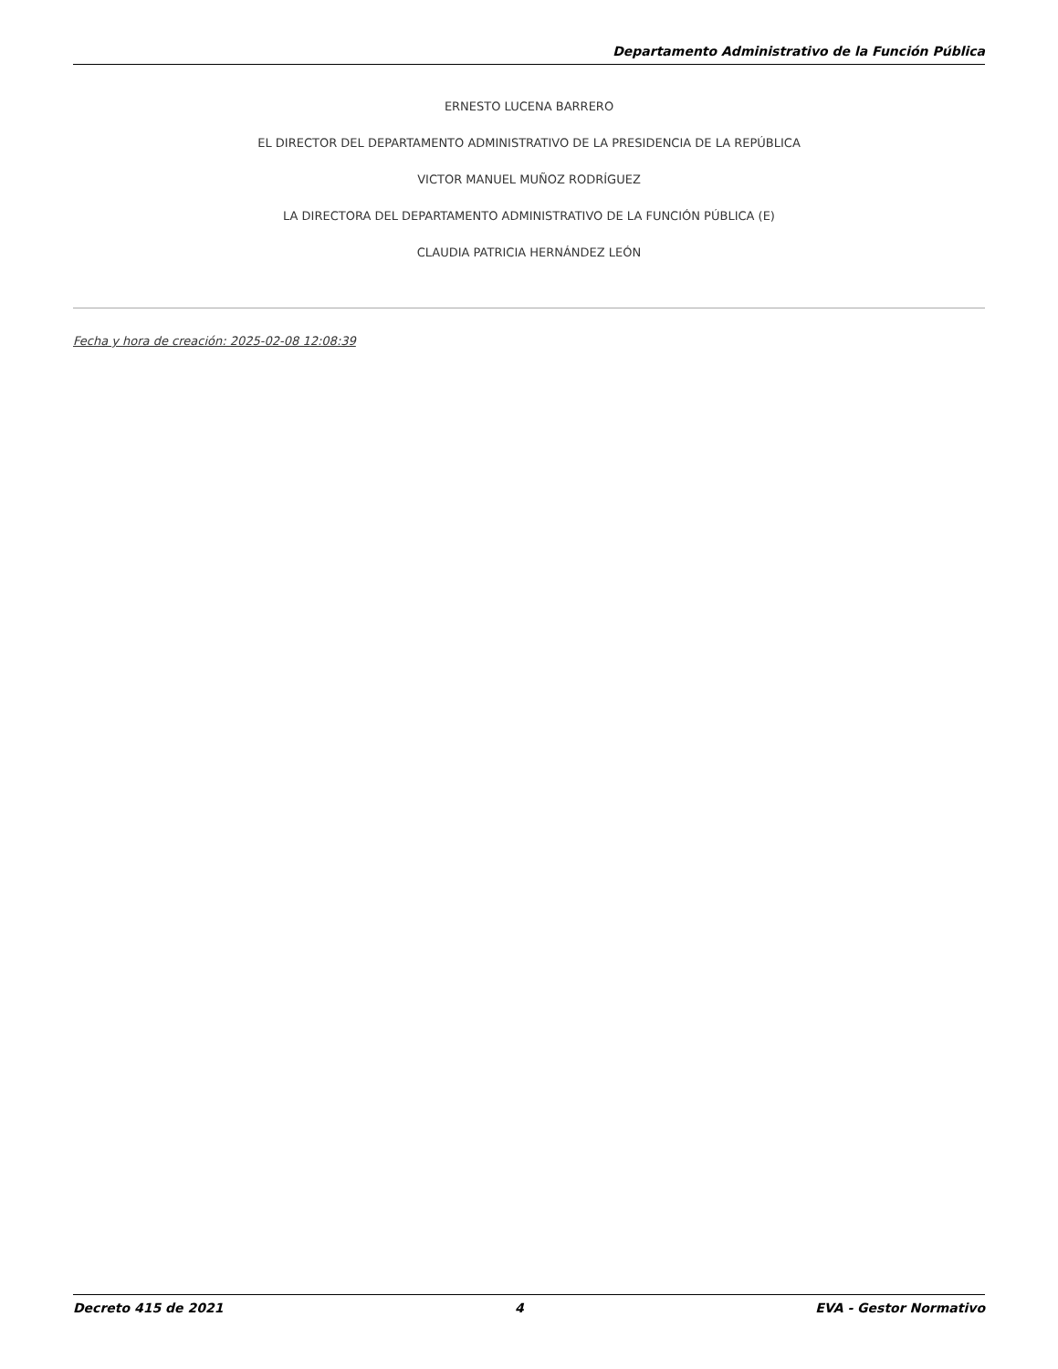Departamento Administrativo de la Función Pública
ERNESTO LUCENA BARRERO
EL DIRECTOR DEL DEPARTAMENTO ADMINISTRATIVO DE LA PRESIDENCIA DE LA REPÚBLICA
VICTOR MANUEL MUÑOZ RODRÍGUEZ
LA DIRECTORA DEL DEPARTAMENTO ADMINISTRATIVO DE LA FUNCIÓN PÚBLICA (E)
CLAUDIA PATRICIA HERNÁNDEZ LEÓN
Fecha y hora de creación: 2025-02-08 12:08:39
Decreto 415 de 2021 4 EVA - Gestor Normativo